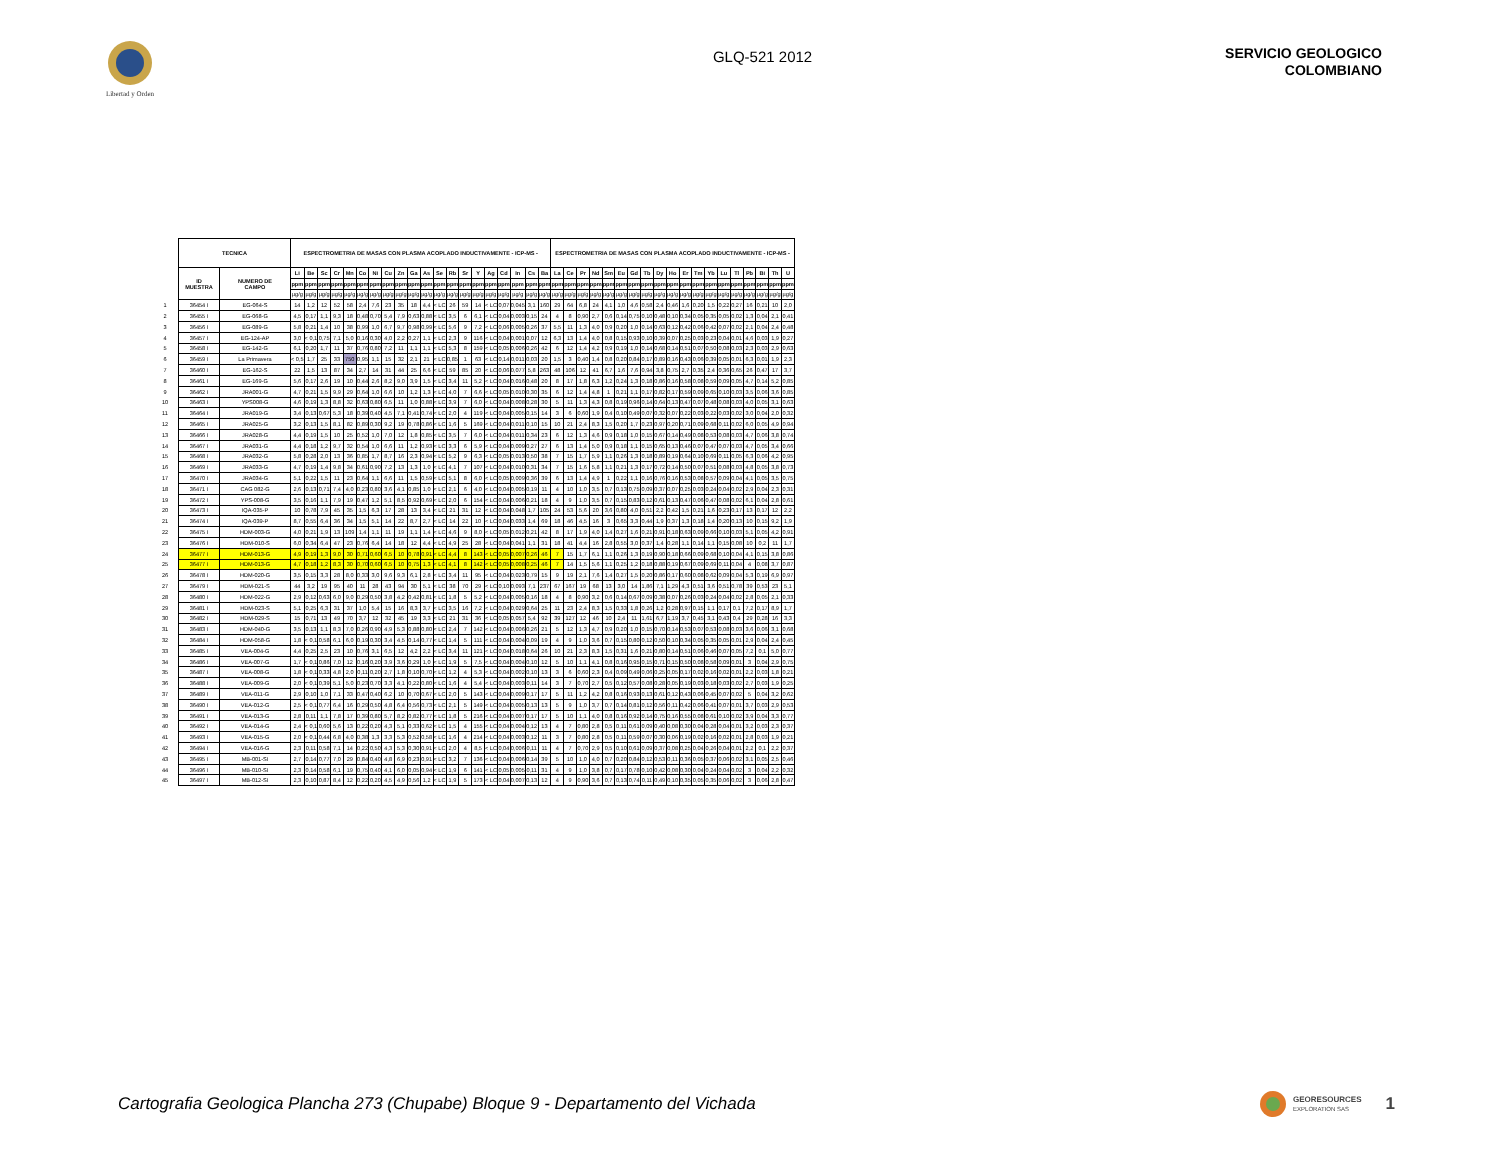Libertad y Orden
GLQ-521 2012
SERVICIO GEOLOGICO
COLOMBIANO
| | TECNICA | | ESPECTROMETRIA DE MASAS CON PLASMA ACOPLADO INDUCTIVAMENTE - ICP-MS - | | | | | | | | | | | | | | | | | | | | ESPECTROMETRIA DE MASAS CON PLASMA ACOPLADO INDUCTIVAMENTE - ICP-MS - | | | | | | | | | | | | | | | | | | |
| --- | --- | --- | --- | --- | --- | --- | --- | --- | --- | --- | --- | --- | --- | --- | --- | --- | --- | --- | --- | --- | --- | --- | --- | --- | --- | --- | --- | --- | --- | --- | --- | --- | --- | --- | --- | --- | --- | --- | --- | --- | --- |
| | ID MUESTRA | NUMERO DE CAMPO | Li | Be | Sc | Cr | Mn | Co | Ni | Cu | Zn | Ga | As | Se | Rb | Sr | Y | Ag | Cd | In | Cs | Ba | La | Ce | Pr | Nd | Sm | Eu | Gd | Tb | Dy | Ho | Er | Tm | Yb | Lu | Tl | Pb | Bi | Th | U |
| | | | ppm | ppm | ppm | ppm | ppm | ppm | ppm | ppm | ppm | ppm | ppm | ppm | ppm | ppm | ppm | ppm | ppm | ppm | ppm | ppm | ppm | ppm | ppm | ppm | ppm | ppm | ppm | ppm | ppm | ppm | ppm | ppm | ppm | ppm | ppm | ppm | ppm | ppm | ppm |
| | | | µg/g | µg/g | µg/g | µg/g | µg/g | µg/g | µg/g | µg/g | µg/g | µg/g | µg/g | µg/g | µg/g | µg/g | µg/g | µg/g | µg/g | µg/g | µg/g | µg/g | µg/g | µg/g | µg/g | µg/g | µg/g | µg/g | µg/g | µg/g | µg/g | µg/g | µg/g | µg/g | µg/g | µg/g | µg/g | µg/g | µg/g | µg/g | µg/g |
| 1 | 36454 I | EG-064-S | 14 | 1,2 | 12 | 52 | 58 | 2,4 | 7,6 | 23 | 35 | 18 | 4,4 | < LC | 26 | 59 | 14 | < LC | 0,07 | 0,045 | 3,1 | 160 | 29 | 64 | 6,8 | 24 | 4,1 | 1,0 | 4,6 | 0,58 | 2,4 | 0,46 | 1,6 | 0,20 | 1,5 | 0,22 | 0,27 | 16 | 0,21 | 10 | 2,0 |
| 2 | 36455 I | EG-068-G | 4,5 | 0,17 | 1,1 | 9,3 | 18 | 0,48 | 0,70 | 5,4 | 7,9 | 0,63 | 0,88 | < LC | 3,5 | 6 | 6,1 | < LC | 0,04 | 0,003 | 0,15 | 24 | 4 | 8 | 0,90 | 2,7 | 0,6 | 0,14 | 0,75 | 0,10 | 0,48 | 0,10 | 0,34 | 0,05 | 0,35 | 0,05 | 0,02 | 1,3 | 0,04 | 2,1 | 0,41 |
| 3 | 36456 I | EG-089-G | 5,8 | 0,21 | 1,4 | 10 | 38 | 0,99 | 1,0 | 6,7 | 9,7 | 0,98 | 0,99 | < LC | 5,6 | 9 | 7,2 | < LC | 0,06 | 0,005 | 0,26 | 37 | 5,5 | 11 | 1,3 | 4,0 | 0,9 | 0,20 | 1,0 | 0,14 | 0,63 | 0,12 | 0,42 | 0,06 | 0,42 | 0,07 | 0,02 | 2,1 | 0,04 | 2,4 | 0,48 |
| 4 | 36457 I | EG-124-AP | 3,0 | < 0,1 | 0,75 | 7,1 | 5,0 | 0,16 | 0,30 | 4,0 | 2,2 | 0,27 | 1,1 | < LC | 2,3 | 9 | 116 | < LC | 0,04 | 0,001 | 0,07 | 12 | 6,3 | 13 | 1,4 | 4,0 | 0,8 | 0,15 | 0,93 | 0,10 | 0,39 | 0,07 | 0,25 | 0,03 | 0,23 | 0,04 | 0,01 | 4,6 | 0,03 | 1,9 | 0,27 |
| 5 | 36458 I | EG-142-G | 6,1 | 0,20 | 1,7 | 11 | 37 | 0,76 | 0,80 | 7,2 | 11 | 1,1 | 1,1 | < LC | 5,3 | 8 | 159 | < LC | 0,05 | 0,006 | 0,26 | 42 | 6 | 12 | 1,4 | 4,2 | 0,9 | 0,19 | 1,0 | 0,14 | 0,68 | 0,14 | 0,51 | 0,07 | 0,50 | 0,08 | 0,03 | 2,3 | 0,03 | 2,9 | 0,63 |
| 6 | 36459 I | La Primavera | < 0,5 | 1,7 | 25 | 33 | 750 | 0,95 | 1,1 | 15 | 32 | 2,1 | 21 | < LC | 0,85 | 1 | 63 | < LC | 0,14 | 0,011 | 0,03 | 20 | 1,5 | 3 | 0,40 | 1,4 | 0,8 | 0,20 | 0,84 | 0,17 | 0,89 | 0,16 | 0,43 | 0,06 | 0,39 | 0,05 | 0,01 | 6,3 | 0,01 | 1,9 | 2,3 |
| 7 | 36460 I | EG-162-S | 22 | 1,5 | 13 | 87 | 34 | 2,7 | 14 | 31 | 44 | 25 | 6,6 | < LC | 59 | 85 | 20 | < LC | 0,06 | 0,077 | 5,8 | 263 | 48 | 106 | 12 | 41 | 6,7 | 1,6 | 7,6 | 0,94 | 3,8 | 0,75 | 2,7 | 0,35 | 2,4 | 0,36 | 0,65 | 26 | 0,47 | 17 | 3,7 |
| 8 | 36461 I | EG-169-G | 5,6 | 0,17 | 2,6 | 19 | 10 | 0,44 | 2,6 | 8,2 | 9,0 | 3,9 | 1,5 | < LC | 3,4 | 11 | 5,2 | < LC | 0,04 | 0,016 | 0,48 | 20 | 8 | 17 | 1,8 | 6,3 | 1,2 | 0,24 | 1,3 | 0,18 | 0,86 | 0,16 | 0,58 | 0,08 | 0,59 | 0,09 | 0,05 | 4,7 | 0,14 | 5,2 | 0,85 |
| 9 | 36462 I | JRA001-G | 4,7 | 0,21 | 1,5 | 9,9 | 29 | 0,64 | 1,0 | 6,6 | 10 | 1,2 | 1,3 | < LC | 4,0 | 7 | 6,6 | < LC | 0,05 | 0,010 | 0,30 | 35 | 6 | 12 | 1,4 | 4,8 | 1 | 0,21 | 1,1 | 0,17 | 0,82 | 0,17 | 0,59 | 0,09 | 0,65 | 0,10 | 0,03 | 3,5 | 0,06 | 3,6 | 0,85 |
| 10 | 36463 I | YPS008-G | 4,6 | 0,19 | 1,3 | 8,8 | 32 | 0,63 | 0,80 | 6,5 | 11 | 1,0 | 0,88 | < LC | 3,9 | 7 | 6,0 | < LC | 0,04 | 0,008 | 0,28 | 30 | 5 | 11 | 1,3 | 4,3 | 0,8 | 0,19 | 0,96 | 0,14 | 0,64 | 0,13 | 0,47 | 0,07 | 0,48 | 0,08 | 0,03 | 4,0 | 0,05 | 3,1 | 0,63 |
| 11 | 36464 I | JRA019-G | 3,4 | 0,13 | 0,67 | 5,3 | 18 | 0,39 | 0,40 | 4,5 | 7,1 | 0,41 | 0,74 | < LC | 2,0 | 4 | 119 | < LC | 0,04 | 0,005 | 0,15 | 14 | 3 | 6 | 0,60 | 1,9 | 0,4 | 0,10 | 0,49 | 0,07 | 0,32 | 0,07 | 0,22 | 0,03 | 0,22 | 0,03 | 0,02 | 3,0 | 0,04 | 2,0 | 0,32 |
| 12 | 36465 I | JRA025-G | 3,2 | 0,13 | 1,5 | 8,1 | 82 | 0,89 | 0,30 | 9,2 | 19 | 0,78 | 0,86 | < LC | 1,6 | 5 | 169 | < LC | 0,04 | 0,011 | 0,10 | 15 | 10 | 21 | 2,4 | 8,3 | 1,5 | 0,20 | 1,7 | 0,23 | 0,97 | 0,20 | 0,71 | 0,09 | 0,68 | 0,11 | 0,02 | 6,0 | 0,05 | 4,9 | 0,94 |
| 13 | 36466 I | JRA028-G | 4,4 | 0,19 | 1,5 | 10 | 25 | 0,52 | 1,0 | 7,0 | 12 | 1,8 | 0,85 | < LC | 3,5 | 7 | 6,0 | < LC | 0,04 | 0,011 | 0,34 | 23 | 6 | 12 | 1,3 | 4,6 | 0,9 | 0,18 | 1,0 | 0,15 | 0,67 | 0,14 | 0,49 | 0,08 | 0,53 | 0,08 | 0,03 | 4,7 | 0,06 | 3,8 | 0,74 |
| 14 | 36467 I | JRA031-G | 4,4 | 0,18 | 1,2 | 9,7 | 32 | 0,54 | 1,0 | 6,6 | 11 | 1,2 | 0,93 | < LC | 3,3 | 6 | 5,9 | < LC | 0,04 | 0,009 | 0,27 | 27 | 6 | 13 | 1,4 | 5,0 | 0,9 | 0,18 | 1,1 | 0,15 | 0,65 | 0,13 | 0,46 | 0,07 | 0,47 | 0,07 | 0,03 | 4,7 | 0,05 | 3,4 | 0,66 |
| 15 | 36468 I | JRA032-G | 5,8 | 0,28 | 2,0 | 13 | 36 | 0,85 | 1,7 | 8,7 | 16 | 2,3 | 0,94 | < LC | 5,2 | 9 | 6,3 | < LC | 0,05 | 0,013 | 0,50 | 38 | 7 | 15 | 1,7 | 5,9 | 1,1 | 0,26 | 1,3 | 0,18 | 0,89 | 0,19 | 0,64 | 0,10 | 0,69 | 0,11 | 0,05 | 6,3 | 0,06 | 4,2 | 0,95 |
| 16 | 36469 I | JRA033-G | 4,7 | 0,19 | 1,4 | 9,8 | 34 | 0,61 | 0,90 | 7,2 | 13 | 1,3 | 1,0 | < LC | 4,1 | 7 | 107 | < LC | 0,04 | 0,010 | 0,31 | 34 | 7 | 15 | 1,6 | 5,8 | 1,1 | 0,21 | 1,3 | 0,17 | 0,72 | 0,14 | 0,50 | 0,07 | 0,51 | 0,08 | 0,03 | 4,8 | 0,05 | 3,8 | 0,73 |
| 17 | 36470 I | JRA034-G | 5,1 | 0,22 | 1,5 | 11 | 23 | 0,64 | 1,1 | 6,6 | 11 | 1,5 | 0,59 | < LC | 5,1 | 8 | 6,0 | < LC | 0,05 | 0,009 | 0,36 | 39 | 6 | 13 | 1,4 | 4,9 | 1 | 0,22 | 1,1 | 0,16 | 0,76 | 0,16 | 0,53 | 0,08 | 0,57 | 0,09 | 0,04 | 4,1 | 0,05 | 3,5 | 0,75 |
| 18 | 36471 I | CAG 082-G | 2,6 | 0,13 | 0,71 | 7,4 | 4,0 | 0,23 | 0,80 | 3,6 | 4,1 | 0,85 | 1,0 | < LC | 2,1 | 6 | 4,0 | < LC | 0,04 | 0,005 | 0,19 | 11 | 4 | 10 | 1,0 | 3,5 | 0,7 | 0,13 | 0,75 | 0,09 | 0,37 | 0,07 | 0,25 | 0,03 | 0,24 | 0,04 | 0,02 | 2,9 | 0,04 | 2,3 | 0,31 |
| 19 | 36472 I | YPS-008-G | 3,5 | 0,16 | 1,1 | 7,9 | 19 | 0,47 | 1,2 | 5,1 | 8,5 | 0,92 | 0,69 | < LC | 2,0 | 6 | 154 | < LC | 0,04 | 0,006 | 0,21 | 18 | 4 | 9 | 1,0 | 3,5 | 0,7 | 0,15 | 0,83 | 0,12 | 0,61 | 0,13 | 0,47 | 0,06 | 0,47 | 0,08 | 0,02 | 6,1 | 0,04 | 2,8 | 0,61 |
| 20 | 36473 I | IQA-035-P | 10 | 0,78 | 7,9 | 45 | 35 | 1,5 | 6,3 | 17 | 28 | 13 | 3,4 | < LC | 21 | 31 | 12 | < LC | 0,04 | 0,048 | 1,7 | 105 | 24 | 53 | 5,6 | 20 | 3,6 | 0,80 | 4,0 | 0,51 | 2,2 | 0,42 | 1,5 | 0,21 | 1,6 | 0,23 | 0,17 | 13 | 0,17 | 12 | 2,2 |
| 21 | 36474 I | IQA-039-P | 8,7 | 0,55 | 6,4 | 36 | 34 | 1,5 | 5,1 | 14 | 22 | 8,7 | 2,7 | < LC | 14 | 22 | 10 | < LC | 0,04 | 0,033 | 1,4 | 69 | 18 | 46 | 4,5 | 16 | 3 | 0,65 | 3,3 | 0,44 | 1,9 | 0,37 | 1,3 | 0,18 | 1,4 | 0,20 | 0,13 | 10 | 0,15 | 9,2 | 1,9 |
| 22 | 36475 I | HDM-003-G | 4,0 | 0,21 | 1,9 | 13 | 109 | 1,4 | 1,1 | 11 | 19 | 1,1 | 1,4 | < LC | 4,6 | 9 | 8,0 | < LC | 0,05 | 0,012 | 0,21 | 42 | 8 | 17 | 1,9 | 4,0 | 1,4 | 0,27 | 1,6 | 0,21 | 0,91 | 0,18 | 0,63 | 0,09 | 0,66 | 0,10 | 0,03 | 5,1 | 0,05 | 4,2 | 0,91 |
| 23 | 36476 I | HDM-010-S | 6,0 | 0,34 | 6,4 | 47 | 23 | 0,76 | 6,4 | 14 | 18 | 12 | 4,4 | < LC | 4,9 | 25 | 28 | < LC | 0,04 | 0,041 | 1,1 | 31 | 18 | 41 | 4,4 | 16 | 2,8 | 0,55 | 3,0 | 0,37 | 1,4 | 0,28 | 1,1 | 0,14 | 1,1 | 0,15 | 0,08 | 10 | 0,2 | 11 | 1,7 |
| 24 | 36477 I | HDM-013-G | 4,9 | 0,19 | 1,3 | 9,0 | 30 | 0,71 | 0,60 | 6,5 | 10 | 0,78 | 0,91 | < LC | 4,4 | 8 | 143 | < LC | 0,05 | 0,007 | 0,26 | 46 | 7 | 15 | 1,7 | 6,1 | 1,1 | 0,26 | 1,3 | 0,19 | 0,90 | 0,18 | 0,66 | 0,09 | 0,68 | 0,10 | 0,04 | 4,1 | 0,15 | 3,8 | 0,86 |
| 25 | 36477 I | HDM-013-G | 4,7 | 0,18 | 1,2 | 8,3 | 30 | 0,70 | 0,60 | 6,5 | 10 | 0,75 | 1,3 | < LC | 4,1 | 8 | 142 | < LC | 0,05 | 0,008 | 0,25 | 46 | 7 | 14 | 1,5 | 5,6 | 1,1 | 0,25 | 1,2 | 0,18 | 0,88 | 0,19 | 0,67 | 0,09 | 0,69 | 0,11 | 0,04 | 4 | 0,08 | 3,7 | 0,87 |
| 26 | 36478 I | HDM-020-G | 3,5 | 0,15 | 3,3 | 28 | 8,0 | 0,33 | 3,0 | 9,6 | 9,3 | 6,1 | 2,8 | < LC | 3,4 | 11 | 95 | < LC | 0,04 | 0,023 | 0,79 | 15 | 9 | 19 | 2,1 | 7,6 | 1,4 | 0,27 | 1,5 | 0,20 | 0,86 | 0,17 | 0,60 | 0,08 | 0,62 | 0,09 | 0,04 | 5,3 | 0,19 | 6,9 | 0,97 |
| 27 | 36479 I | HDM-021-S | 44 | 3,2 | 19 | 95 | 40 | 11 | 28 | 43 | 94 | 30 | 5,1 | < LC | 38 | 70 | 29 | < LC | 0,10 | 0,093 | 7,1 | 237 | 67 | 167 | 19 | 68 | 13 | 3,0 | 14 | 1,86 | 7,1 | 1,29 | 4,3 | 0,51 | 3,6 | 0,51 | 0,78 | 39 | 0,53 | 23 | 5,1 |
| 28 | 36480 I | HDM-022-G | 2,9 | 0,12 | 0,63 | 6,0 | 9,0 | 0,29 | 0,50 | 3,8 | 4,2 | 0,42 | 0,81 | < LC | 1,8 | 5 | 5,2 | < LC | 0,04 | 0,005 | 0,16 | 18 | 4 | 8 | 0,90 | 3,2 | 0,6 | 0,14 | 0,67 | 0,09 | 0,38 | 0,07 | 0,26 | 0,03 | 0,24 | 0,04 | 0,02 | 2,8 | 0,05 | 2,1 | 0,33 |
| 29 | 36481 I | HDM-023-S | 5,1 | 0,25 | 6,3 | 31 | 37 | 1,0 | 5,4 | 15 | 16 | 8,3 | 3,7 | < LC | 3,5 | 16 | 7,2 | < LC | 0,04 | 0,029 | 0,64 | 25 | 11 | 23 | 2,4 | 8,3 | 1,5 | 0,33 | 1,8 | 0,26 | 1,2 | 0,28 | 0,97 | 0,15 | 1,1 | 0,17 | 0,1 | 7,2 | 0,17 | 8,9 | 1,7 |
| 30 | 36482 I | HDM-029-S | 15 | 0,71 | 13 | 49 | 70 | 3,7 | 12 | 32 | 45 | 19 | 3,3 | < LC | 21 | 31 | 36 | < LC | 0,05 | 0,057 | 5,4 | 92 | 39 | 127 | 12 | 46 | 10 | 2,4 | 11 | 1,61 | 6,7 | 1,19 | 3,7 | 0,45 | 3,1 | 0,43 | 0,4 | 29 | 0,28 | 16 | 3,3 |
| 31 | 36483 I | HDM-040-G | 3,5 | 0,13 | 1,1 | 8,3 | 7,0 | 0,26 | 0,90 | 4,9 | 5,3 | 0,88 | 0,80 | < LC | 2,4 | 7 | 142 | < LC | 0,04 | 0,006 | 0,26 | 21 | 5 | 12 | 1,3 | 4,7 | 0,9 | 0,20 | 1,0 | 0,15 | 0,70 | 0,14 | 0,53 | 0,07 | 0,53 | 0,08 | 0,03 | 3,6 | 0,06 | 3,1 | 0,68 |
| 32 | 36484 I | HDM-058-G | 1,8 | < 0,1 | 0,58 | 6,1 | 6,0 | 0,19 | 0,30 | 3,4 | 4,5 | 0,14 | 0,77 | < LC | 1,4 | 5 | 111 | < LC | 0,04 | 0,004 | 0,09 | 19 | 4 | 9 | 1,0 | 3,6 | 0,7 | 0,15 | 0,80 | 0,12 | 0,50 | 0,10 | 0,34 | 0,05 | 0,35 | 0,05 | 0,01 | 2,9 | 0,04 | 2,4 | 0,45 |
| 33 | 36485 I | VEA-004-G | 4,4 | 0,25 | 2,5 | 23 | 10 | 0,76 | 3,1 | 6,5 | 12 | 4,2 | 2,2 | < LC | 3,4 | 11 | 121 | < LC | 0,04 | 0,018 | 0,64 | 26 | 10 | 21 | 2,3 | 8,3 | 1,5 | 0,31 | 1,6 | 0,21 | 0,80 | 0,14 | 0,51 | 0,06 | 0,46 | 0,07 | 0,05 | 7,2 | 0,1 | 5,0 | 0,77 |
| 34 | 36486 I | VEA-007-G | 1,7 | < 0,1 | 0,86 | 7,0 | 12 | 0,16 | 0,20 | 3,9 | 3,6 | 0,29 | 1,0 | < LC | 1,9 | 5 | 7,5 | < LC | 0,04 | 0,004 | 0,10 | 12 | 5 | 10 | 1,1 | 4,1 | 0,8 | 0,16 | 0,95 | 0,15 | 0,71 | 0,15 | 0,50 | 0,08 | 0,58 | 0,09 | 0,01 | 3 | 0,04 | 2,9 | 0,75 |
| 35 | 36487 I | VEA-008-G | 1,8 | < 0,1 | 0,33 | 4,8 | 2,0 | 0,11 | 0,20 | 2,7 | 1,8 | 0,10 | 0,70 | < LC | 1,2 | 4 | 5,3 | < LC | 0,04 | 0,002 | 0,10 | 13 | 3 | 6 | 0,60 | 2,3 | 0,4 | 0,09 | 0,49 | 0,06 | 0,25 | 0,05 | 0,17 | 0,02 | 0,16 | 0,02 | 0,01 | 2,2 | 0,03 | 1,8 | 0,21 |
| 36 | 36488 I | VEA-009-G | 2,0 | < 0,1 | 0,39 | 5,1 | 5,0 | 0,23 | 0,70 | 3,3 | 4,1 | 0,22 | 0,80 | < LC | 1,6 | 4 | 5,4 | < LC | 0,04 | 0,003 | 0,11 | 14 | 3 | 7 | 0,70 | 2,7 | 0,5 | 0,12 | 0,57 | 0,08 | 0,28 | 0,05 | 0,19 | 0,03 | 0,18 | 0,03 | 0,02 | 2,7 | 0,03 | 1,9 | 0,25 |
| 37 | 36489 I | VEA-011-G | 2,9 | 0,10 | 1,0 | 7,1 | 33 | 0,47 | 0,40 | 6,2 | 10 | 0,70 | 0,67 | < LC | 2,0 | 5 | 143 | < LC | 0,04 | 0,009 | 0,17 | 17 | 5 | 11 | 1,2 | 4,2 | 0,8 | 0,16 | 0,93 | 0,13 | 0,61 | 0,12 | 0,43 | 0,06 | 0,45 | 0,07 | 0,02 | 5 | 0,04 | 3,2 | 0,62 |
| 38 | 36490 I | VEA-012-G | 2,5 | < 0,1 | 0,77 | 6,4 | 16 | 0,29 | 0,50 | 4,8 | 6,4 | 0,56 | 0,73 | < LC | 2,1 | 5 | 149 | < LC | 0,04 | 0,005 | 0,13 | 13 | 5 | 9 | 1,0 | 3,7 | 0,7 | 0,14 | 0,81 | 0,12 | 0,56 | 0,11 | 0,42 | 0,06 | 0,41 | 0,07 | 0,01 | 3,7 | 0,03 | 2,9 | 0,53 |
| 39 | 36491 I | VEA-013-G | 2,8 | 0,11 | 1,1 | 7,8 | 17 | 0,39 | 0,80 | 5,7 | 8,2 | 0,82 | 0,77 | < LC | 1,8 | 5 | 216 | < LC | 0,04 | 0,007 | 0,17 | 17 | 5 | 10 | 1,1 | 4,0 | 0,8 | 0,16 | 0,92 | 0,14 | 0,75 | 0,16 | 0,55 | 0,08 | 0,61 | 0,10 | 0,02 | 3,9 | 0,04 | 3,3 | 0,77 |
| 40 | 36492 I | VEA-014-G | 2,4 | < 0,1 | 0,60 | 5,6 | 13 | 0,22 | 0,20 | 4,3 | 5,1 | 0,33 | 0,62 | < LC | 1,5 | 4 | 155 | < LC | 0,04 | 0,004 | 0,12 | 13 | 4 | 7 | 0,80 | 2,8 | 0,5 | 0,11 | 0,61 | 0,09 | 0,40 | 0,08 | 0,30 | 0,04 | 0,28 | 0,04 | 0,01 | 3,2 | 0,03 | 2,3 | 0,37 |
| 41 | 36493 I | VEA-015-G | 2,0 | < 0,1 | 0,44 | 6,8 | 4,0 | 0,38 | 1,3 | 3,3 | 5,3 | 0,52 | 0,58 | < LC | 1,6 | 4 | 214 | < LC | 0,04 | 0,003 | 0,12 | 11 | 3 | 7 | 0,80 | 2,8 | 0,5 | 0,11 | 0,59 | 0,07 | 0,30 | 0,06 | 0,19 | 0,02 | 0,16 | 0,02 | 0,01 | 2,8 | 0,03 | 1,9 | 0,21 |
| 42 | 36494 I | VEA-016-G | 2,3 | 0,11 | 0,58 | 7,1 | 14 | 0,22 | 0,50 | 4,3 | 5,3 | 0,30 | 0,91 | < LC | 2,0 | 4 | 8,5 | < LC | 0,04 | 0,006 | 0,11 | 11 | 4 | 7 | 0,70 | 2,9 | 0,5 | 0,10 | 0,61 | 0,09 | 0,37 | 0,08 | 0,25 | 0,04 | 0,26 | 0,04 | 0,01 | 2,2 | 0,1 | 2,2 | 0,37 |
| 43 | 36495 I | MB-001-SI | 2,7 | 0,14 | 0,77 | 7,0 | 29 | 0,84 | 0,40 | 4,8 | 6,9 | 0,23 | 0,91 | < LC | 3,2 | 7 | 136 | < LC | 0,04 | 0,006 | 0,14 | 39 | 5 | 10 | 1,0 | 4,0 | 0,7 | 0,20 | 0,84 | 0,12 | 0,53 | 0,11 | 0,36 | 0,05 | 0,37 | 0,06 | 0,02 | 3,1 | 0,05 | 2,5 | 0,46 |
| 44 | 36496 I | MB-010-SI | 2,3 | 0,14 | 0,58 | 6,1 | 19 | 0,75 | 0,40 | 4,1 | 6,0 | 0,05 | 0,94 | < LC | 1,9 | 6 | 141 | < LC | 0,05 | 0,005 | 0,11 | 31 | 4 | 9 | 1,0 | 3,8 | 0,7 | 0,17 | 0,78 | 0,10 | 0,42 | 0,08 | 0,30 | 0,04 | 0,24 | 0,04 | 0,02 | 3 | 0,04 | 2,2 | 0,32 |
| 45 | 36497 I | MB-012-SI | 2,3 | 0,10 | 0,87 | 8,4 | 12 | 0,22 | 0,20 | 4,5 | 4,9 | 0,56 | 1,2 | < LC | 1,9 | 5 | 173 | < LC | 0,04 | 0,007 | 0,13 | 12 | 4 | 9 | 0,90 | 3,6 | 0,7 | 0,13 | 0,74 | 0,11 | 0,49 | 0,10 | 0,35 | 0,05 | 0,35 | 0,06 | 0,02 | 3 | 0,06 | 2,8 | 0,47 |
Cartografia Geologica Plancha 273 (Chupabe) Bloque 9 - Departamento del Vichada
GEORESOURCES
EXPLORATION SAS
1